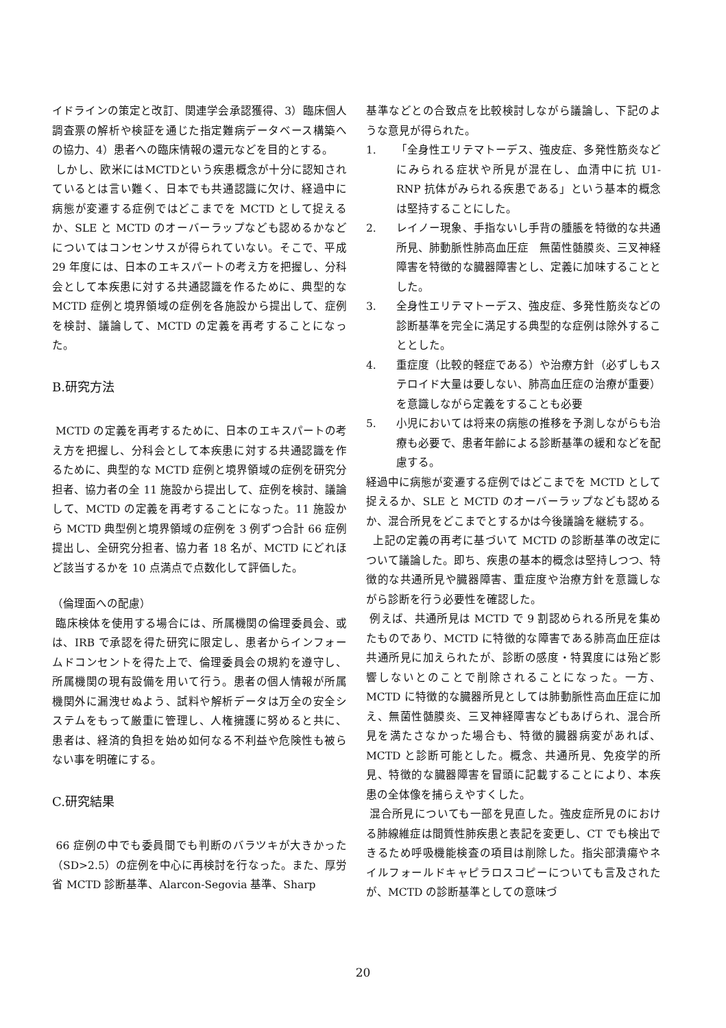イドラインの策定と改訂、関連学会承認獲得、3）臨床個人調査票の解析や検証を通じた指定難病データベース構築への協力、4）患者への臨床情報の還元などを目的とする。
しかし、欧米にはMCTDという疾患概念が十分に認知されているとは言い難く、日本でも共通認識に欠け、経過中に病態が変遷する症例ではどこまでを MCTD として捉えるか、SLE と MCTD のオーバーラップなども認めるかなどについてはコンセンサスが得られていない。そこで、平成 29 年度には、日本のエキスパートの考え方を把握し、分科会として本疾患に対する共通認識を作るために、典型的な MCTD 症例と境界領域の症例を各施設から提出して、症例を検討、議論して、MCTD の定義を再考することになった。
B.研究方法
MCTD の定義を再考するために、日本のエキスパートの考え方を把握し、分科会として本疾患に対する共通認識を作るために、典型的な MCTD 症例と境界領域の症例を研究分担者、協力者の全 11 施設から提出して、症例を検討、議論して、MCTD の定義を再考することになった。11 施設から MCTD 典型例と境界領域の症例を 3 例ずつ合計 66 症例提出し、全研究分担者、協力者 18 名が、MCTD にどれほど該当するかを 10 点満点で点数化して評価した。
（倫理面への配慮）
臨床検体を使用する場合には、所属機関の倫理委員会、或は、IRB で承認を得た研究に限定し、患者からインフォームドコンセントを得た上で、倫理委員会の規約を遵守し、所属機関の現有設備を用いて行う。患者の個人情報が所属機関外に漏洩せぬよう、試料や解析データは万全の安全システムをもって厳重に管理し、人権擁護に努めると共に、患者は、経済的負担を始め如何なる不利益や危険性も被らない事を明確にする。
C.研究結果
66 症例の中でも委員間でも判断のバラツキが大きかった（SD>2.5）の症例を中心に再検討を行なった。また、厚労省 MCTD 診断基準、Alarcon-Segovia 基準、Sharp
基準などとの合致点を比較検討しながら議論し、下記のような意見が得られた。
1. 「全身性エリテマトーデス、強皮症、多発性筋炎などにみられる症状や所見が混在し、血清中に抗 U1-RNP 抗体がみられる疾患である」という基本的概念は堅持することにした。
2. レイノー現象、手指ないし手背の腫脹を特徴的な共通所見、肺動脈性肺高血圧症　無菌性髄膜炎、三叉神経障害を特徴的な臓器障害とし、定義に加味することとした。
3. 全身性エリテマトーデス、強皮症、多発性筋炎などの診断基準を完全に満足する典型的な症例は除外することとした。
4. 重症度（比較的軽症である）や治療方針（必ずしもステロイド大量は要しない、肺高血圧症の治療が重要）を意識しながら定義をすることも必要
5. 小児においては将来の病態の推移を予測しながらも治療も必要で、患者年齢による診断基準の緩和などを配慮する。
経過中に病態が変遷する症例ではどこまでを MCTD として捉えるか、SLE と MCTD のオーバーラップなども認めるか、混合所見をどこまでとするかは今後議論を継続する。
上記の定義の再考に基づいて MCTD の診断基準の改定について議論した。即ち、疾患の基本的概念は堅持しつつ、特徴的な共通所見や臓器障害、重症度や治療方針を意識しながら診断を行う必要性を確認した。
例えば、共通所見は MCTD で 9 割認められる所見を集めたものであり、MCTD に特徴的な障害である肺高血圧症は共通所見に加えられたが、診断の感度・特異度には殆ど影響しないとのことで削除されることになった。一方、MCTD に特徴的な臓器所見としては肺動脈性高血圧症に加え、無菌性髄膜炎、三叉神経障害などもあげられ、混合所見を満たさなかった場合も、特徴的臓器病変があれば、MCTD と診断可能とした。概念、共通所見、免疫学的所見、特徴的な臓器障害を冒頭に記載することにより、本疾患の全体像を捕らえやすくした。
混合所見についても一部を見直した。強皮症所見のにおける肺線維症は間質性肺疾患と表記を変更し、CT でも検出できるため呼吸機能検査の項目は削除した。指尖部潰瘍やネイルフォールドキャピラロスコピーについても言及されたが、MCTD の診断基準としての意味づ
20